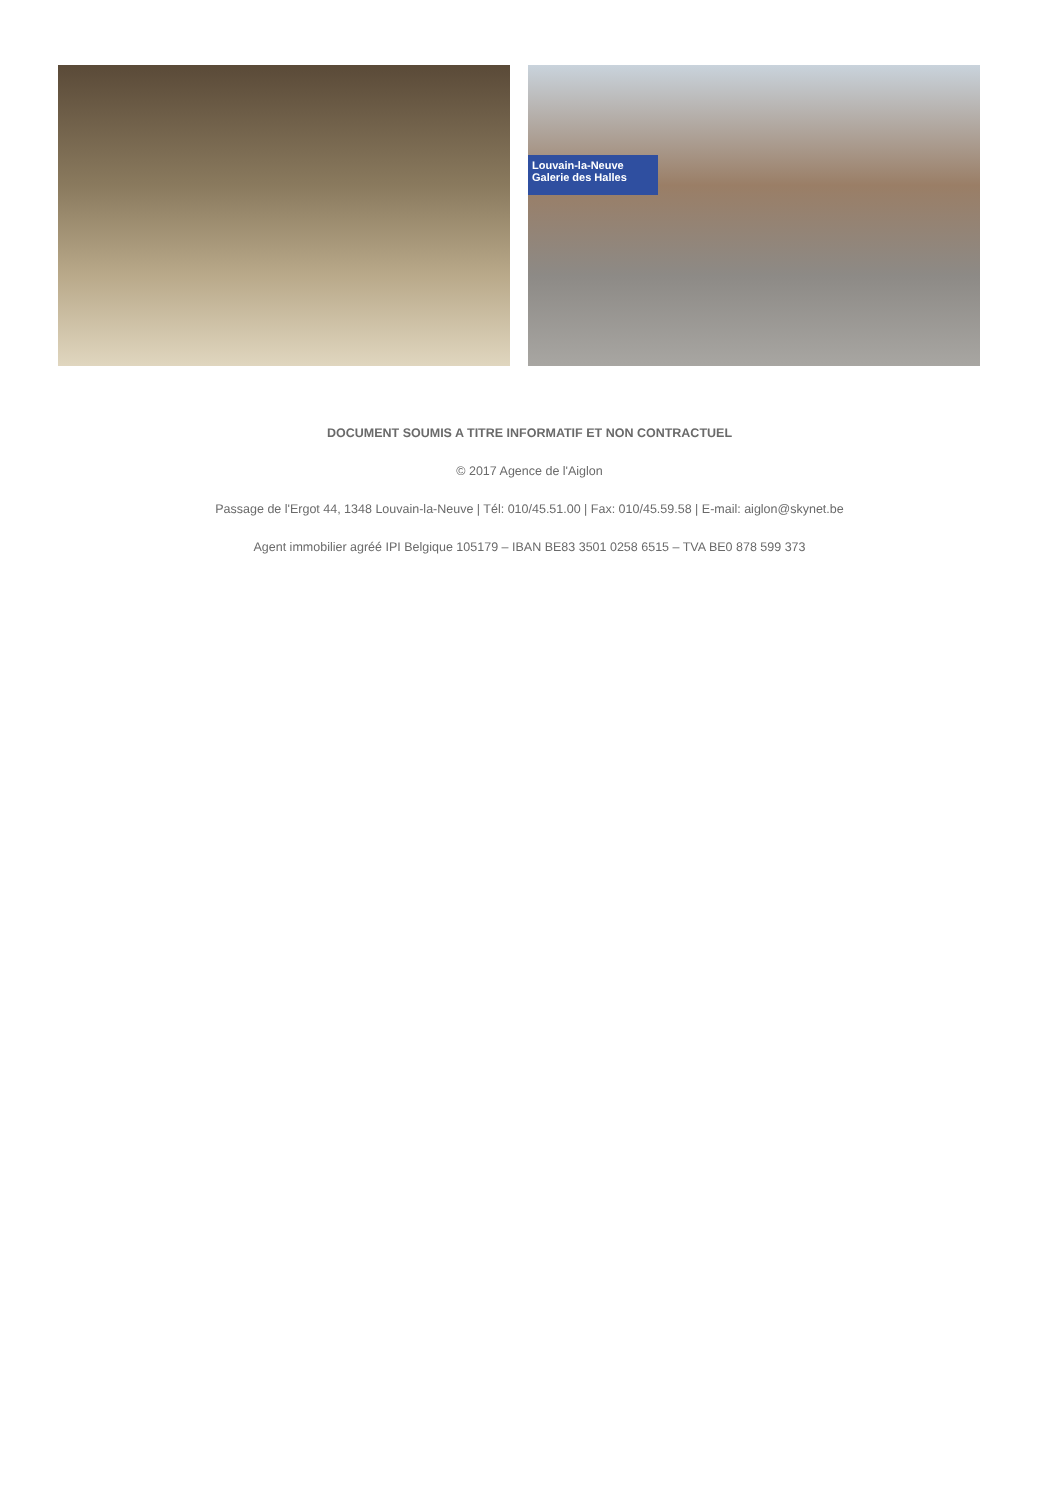Louvain-la-Neuve
Galerie des Halles
DOCUMENT SOUMIS A TITRE INFORMATIF ET NON CONTRACTUEL
© 2017 Agence de l'Aiglon
Passage de l'Ergot 44, 1348 Louvain-la-Neuve | Tél: 010/45.51.00 | Fax: 010/45.59.58 | E-mail: aiglon@skynet.be
Agent immobilier agréé IPI Belgique 105179 – IBAN BE83 3501 0258 6515 – TVA BE0 878 599 373